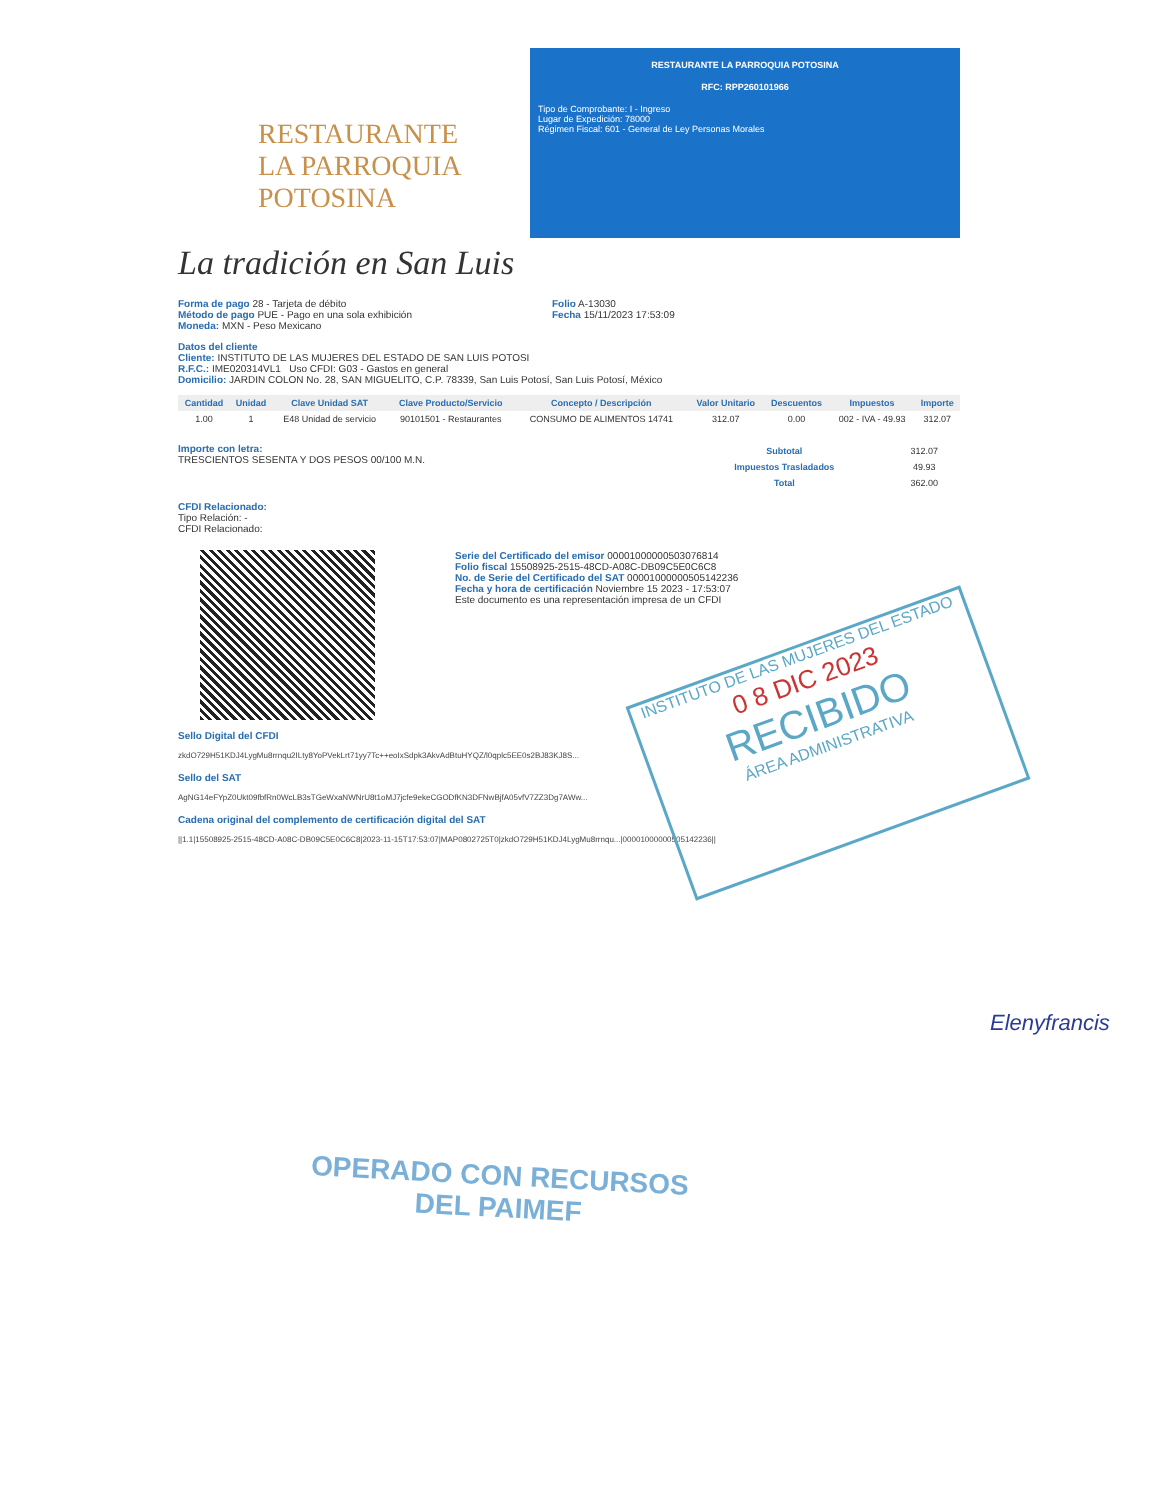RESTAURANTE
LA PARROQUIA
POTOSINA
La tradición en San Luis
RESTAURANTE LA PARROQUIA POTOSINA
RFC: RPP260101966
Tipo de Comprobante: I - Ingreso
Lugar de Expedición: 78000
Régimen Fiscal: 601 - General de Ley Personas Morales
Forma de pago 28 - Tarjeta de débito
Método de pago PUE - Pago en una sola exhibición
Moneda: MXN - Peso Mexicano
Folio A-13030
Fecha 15/11/2023 17:53:09
Datos del cliente
Cliente: INSTITUTO DE LAS MUJERES DEL ESTADO DE SAN LUIS POTOSI
R.F.C.: IME020314VL1 Uso CFDI: G03 - Gastos en general
Domicilio: JARDIN COLON No. 28, SAN MIGUELITO, C.P. 78339, San Luis Potosí, San Luis Potosí, México
| Cantidad | Unidad | Clave Unidad SAT | Clave Producto/Servicio | Concepto / Descripción | Valor Unitario | Descuentos | Impuestos | Importe |
| --- | --- | --- | --- | --- | --- | --- | --- | --- |
| 1.00 | 1 | E48 Unidad de servicio | 90101501 - Restaurantes | CONSUMO DE ALIMENTOS 14741 | 312.07 | 0.00 | 002 - IVA - 49.93 | 312.07 |
Importe con letra:
TRESCIENTOS SESENTA Y DOS PESOS 00/100 M.N.
| Subtotal | 312.07 |
| Impuestos Trasladados | 49.93 |
| Total | 362.00 |
CFDI Relacionado:
Tipo Relación: -
CFDI Relacionado:
Serie del Certificado del emisor 00001000000503076814
Folio fiscal 15508925-2515-48CD-A08C-DB09C5E0C6C8
No. de Serie del Certificado del SAT 00001000000505142236
Fecha y hora de certificación Noviembre 15 2023 - 17:53:07
Este documento es una representación impresa de un CFDI
Sello Digital del CFDI
zkdO729H51KDJ4LygMu8rrnqu2ILty8YoPVekLrt71yy7Tc++eoIxSdpk3AkvAdBtuHYQZ/l0qplc5EE0s2BJ83KJ8S...
Sello del SAT
AgNG14eFYpZ0Ukt09fbfRn0WcLB3sTGeWxaNWNrU8t1oMJ7jcfe9ekeCGODfKN3DFNwBjfA05vfV7ZZ3Dg7AWw...
Cadena original del complemento de certificación digital del SAT
||1.1|15508925-2515-48CD-A08C-DB09C5E0C6C8|2023-11-15T17:53:07|MAP0802725T0|zkdO729H51KDJ4LygMu8rrnqu...|00001000000505142236||
INSTITUTO DE LAS MUJERES DEL ESTADO
0 8 DIC 2023
RECIBIDO
ÁREA ADMINISTRATIVA
Elenyfrancis
OPERADO CON RECURSOS
DEL PAIMEF